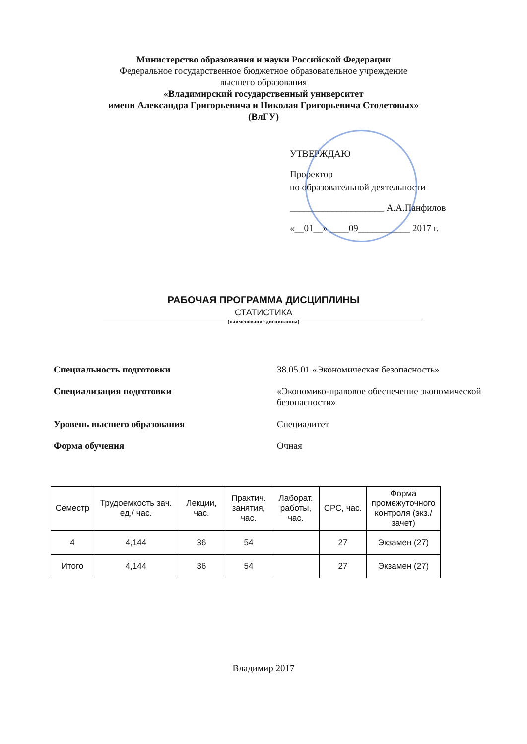Министерство образования и науки Российской Федерации
Федеральное государственное бюджетное образовательное учреждение
высшего образования
«Владимирский государственный университет
имени Александра Григорьевича и Николая Григорьевича Столетовых»
(ВлГУ)
УТВЕРЖДАЮ
Проректор
по образовательной деятельности
____________________ А.А.Панфилов
«__01__» ____09___________ 2017 г.
РАБОЧАЯ ПРОГРАММА ДИСЦИПЛИНЫ
СТАТИСТИКА
(наименование дисциплины)
Специальность подготовки 38.05.01 «Экономическая безопасность»
Специализация подготовки «Экономико-правовое обеспечение экономической
безопасности»
Уровень высшего образования Специалитет
Форма обучения Очная
| Семестр | Трудоемкость зач. ед,/ час. | Лекции, час. | Практич. занятия, час. | Лаборат. работы, час. | СРС, час. | Форма промежуточного контроля (экз./зачет) |
| --- | --- | --- | --- | --- | --- | --- |
| 4 | 4,144 | 36 | 54 | | 27 | Экзамен (27) |
| Итого | 4,144 | 36 | 54 | | 27 | Экзамен (27) |
Владимир 2017